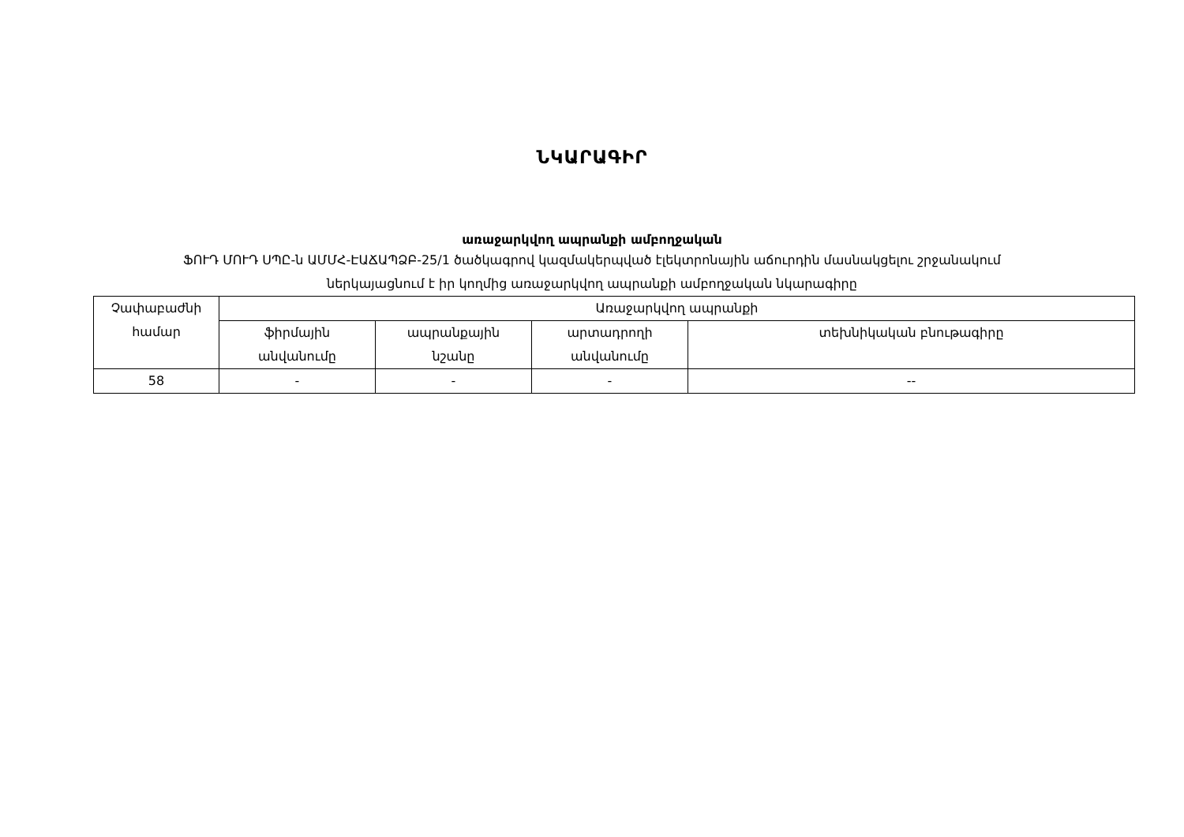ՆԿԱՐԱԳԻՐ
առաջարկվող ապրանքի ամբողջական
ՖՈՒԴ ՄՈՒԴ ՍՊԸ-ն ԱՄՄՀ-ԷԱՃԱՊՁԲ-25/1 ծածկագրով կազմակերպված էլեկտրոնային աճուրդին մասնակցելու շրջանակում
ներկայացնում է իր կողմից առաջարկվող ապրանքի ամբողջական նկարագիրը
| Չափաբաժնի համար | Առաջարկվող ապրանքի | | | |
| | ֆիրմային անվանումը | ապրանքային նշանը | արտադրողի անվանումը | տեխնիկական բնութագիրը |
| 58 | - | - | - | -- |